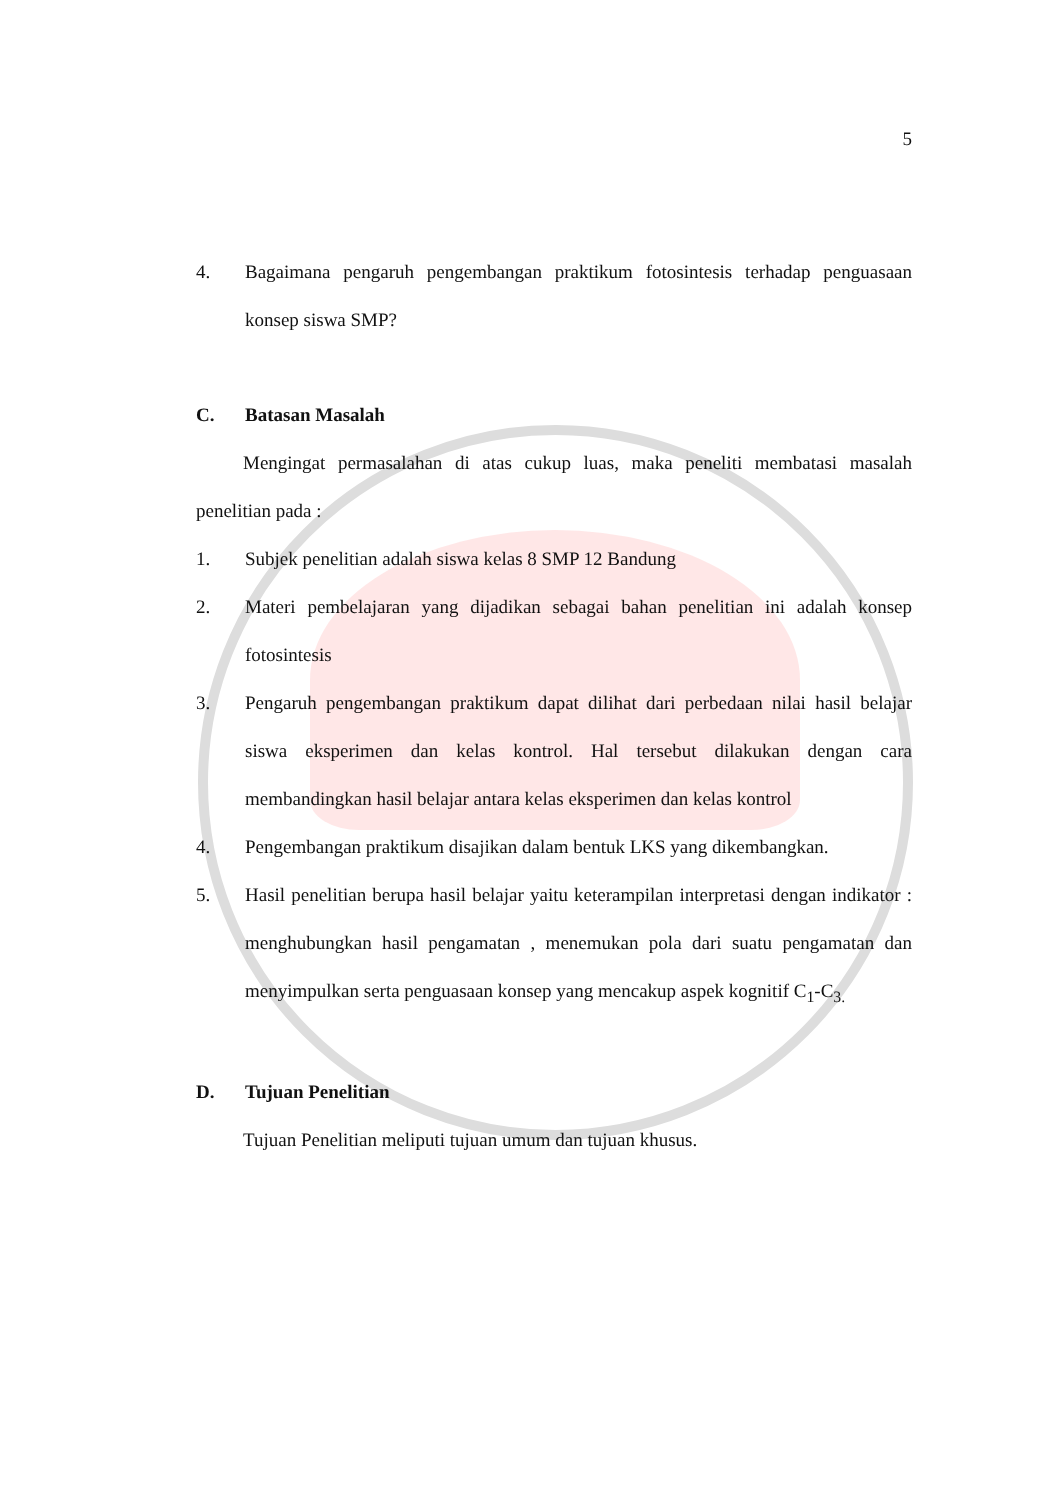5
4. Bagaimana pengaruh pengembangan praktikum fotosintesis terhadap penguasaan konsep siswa SMP?
C. Batasan Masalah
Mengingat permasalahan di atas cukup luas, maka peneliti membatasi masalah penelitian pada :
1. Subjek penelitian adalah siswa kelas 8 SMP 12 Bandung
2. Materi pembelajaran yang dijadikan sebagai bahan penelitian ini adalah konsep fotosintesis
3. Pengaruh pengembangan praktikum dapat dilihat dari perbedaan nilai hasil belajar siswa eksperimen dan kelas kontrol. Hal tersebut dilakukan dengan cara membandingkan hasil belajar antara kelas eksperimen dan kelas kontrol
4. Pengembangan praktikum disajikan dalam bentuk LKS yang dikembangkan.
5. Hasil penelitian berupa hasil belajar yaitu keterampilan interpretasi dengan indikator : menghubungkan hasil pengamatan , menemukan pola dari suatu pengamatan dan menyimpulkan serta penguasaan konsep yang mencakup aspek kognitif C<sub>1</sub>-C<sub>3.</sub>
D. Tujuan Penelitian
Tujuan Penelitian meliputi tujuan umum dan tujuan khusus.